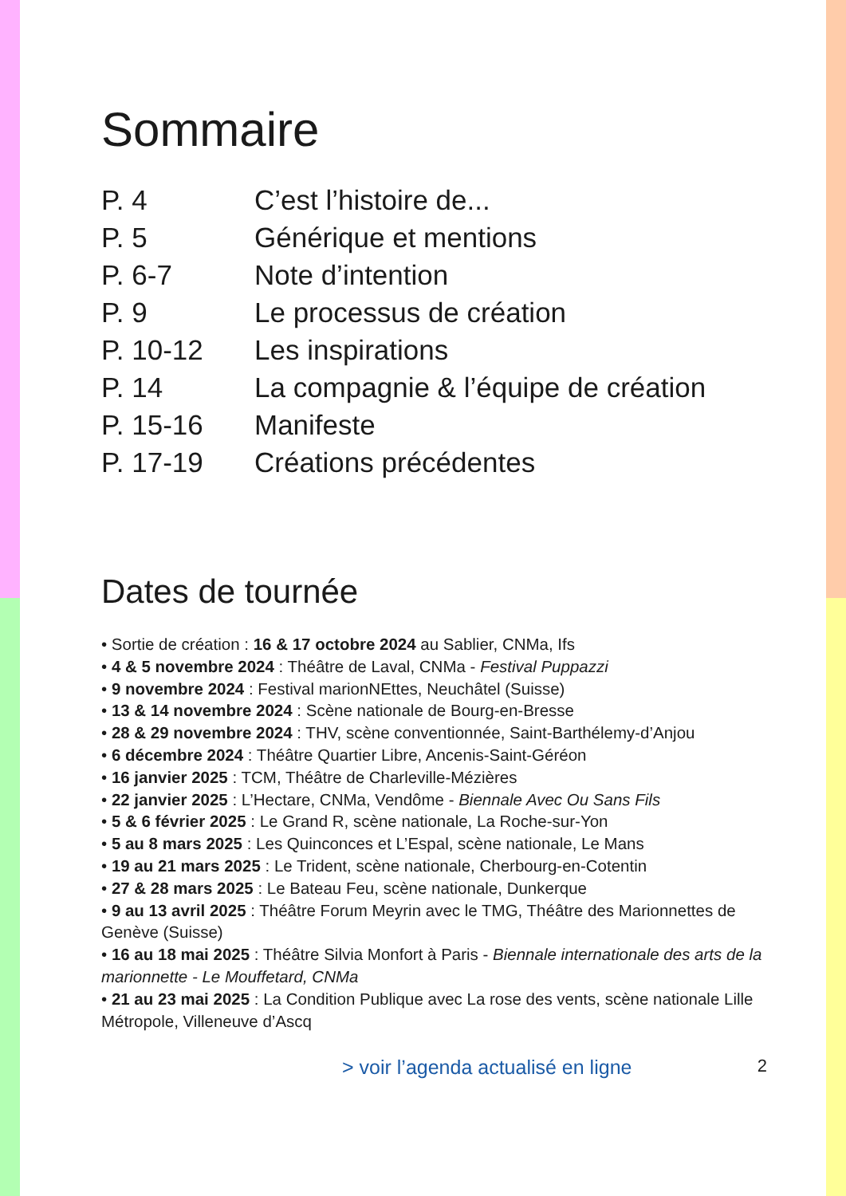Sommaire
| P. 4 | C’est l’histoire de... |
| P. 5 | Générique et mentions |
| P. 6-7 | Note d’intention |
| P. 9 | Le processus de création |
| P. 10-12 | Les inspirations |
| P. 14 | La compagnie & l’équipe de création |
| P. 15-16 | Manifeste |
| P. 17-19 | Créations précédentes |
Dates de tournée
• Sortie de création : 16 & 17 octobre 2024 au Sablier, CNMa, Ifs
• 4 & 5 novembre 2024 : Théâtre de Laval, CNMa - Festival Puppazzi
• 9 novembre 2024 : Festival marionNEttes, Neuchâtel (Suisse)
• 13 & 14 novembre 2024 : Scène nationale de Bourg-en-Bresse
• 28 & 29 novembre 2024 : THV, scène conventionnée, Saint-Barthélemy-d’Anjou
• 6 décembre 2024 : Théâtre Quartier Libre, Ancenis-Saint-Géréon
• 16 janvier 2025 : TCM, Théâtre de Charleville-Mézières
• 22 janvier 2025 : L’Hectare, CNMa, Vendôme - Biennale Avec Ou Sans Fils
• 5 & 6 février 2025 : Le Grand R, scène nationale, La Roche-sur-Yon
• 5 au 8 mars 2025 : Les Quinconces et L’Espal, scène nationale, Le Mans
• 19 au 21 mars 2025 : Le Trident, scène nationale, Cherbourg-en-Cotentin
• 27 & 28 mars 2025 : Le Bateau Feu, scène nationale, Dunkerque
• 9 au 13 avril 2025 : Théâtre Forum Meyrin avec le TMG, Théâtre des Marionnettes de Genève (Suisse)
• 16 au 18 mai 2025 : Théâtre Silvia Monfort à Paris - Biennale internationale des arts de la marionnette - Le Mouffetard, CNMa
• 21 au 23 mai 2025 : La Condition Publique avec La rose des vents, scène nationale Lille Métropole, Villeneuve d’Ascq
> voir l’agenda actualisé en ligne 2